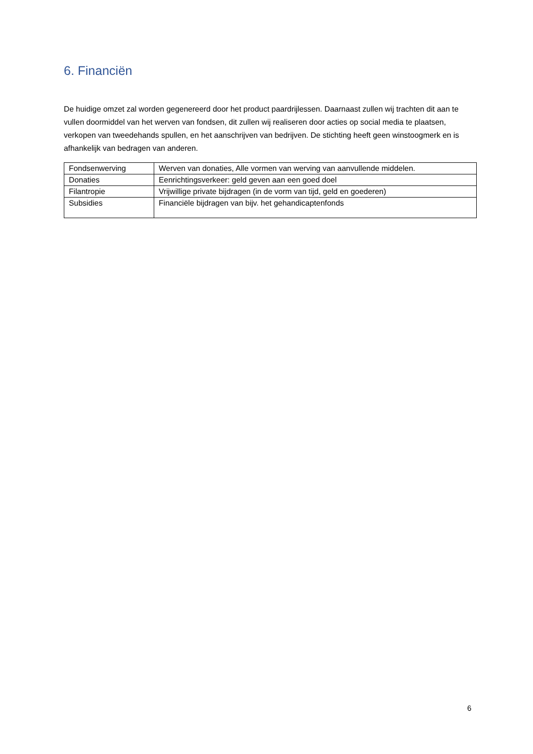6. Financiën
De huidige omzet zal worden gegenereerd door het product paardrijlessen. Daarnaast zullen wij trachten dit aan te vullen doormiddel van het werven van fondsen, dit zullen wij realiseren door acties op social media te plaatsen, verkopen van tweedehands spullen, en het aanschrijven van bedrijven. De stichting heeft geen winstoogmerk en is afhankelijk van bedragen van anderen.
| Fondsenwerving | Werven van donaties, Alle vormen van werving van aanvullende middelen. |
| Donaties | Eenrichtingsverkeer: geld geven aan een goed doel |
| Filantropie | Vrijwillige private bijdragen (in de vorm van tijd, geld en goederen) |
| Subsidies | Financiële bijdragen van bijv. het gehandicaptenfonds |
6